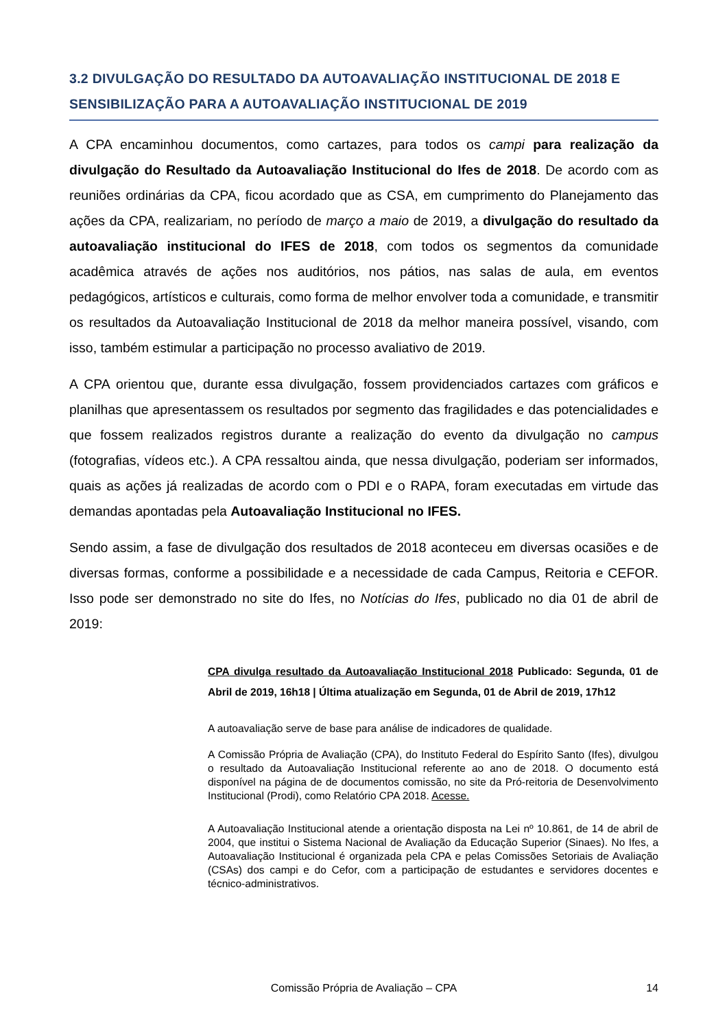3.2 DIVULGAÇÃO DO RESULTADO DA AUTOAVALIAÇÃO INSTITUCIONAL DE 2018 E SENSIBILIZAÇÃO PARA A AUTOAVALIAÇÃO INSTITUCIONAL DE 2019
A CPA encaminhou documentos, como cartazes, para todos os campi para realização da divulgação do Resultado da Autoavaliação Institucional do Ifes de 2018. De acordo com as reuniões ordinárias da CPA, ficou acordado que as CSA, em cumprimento do Planejamento das ações da CPA, realizariam, no período de março a maio de 2019, a divulgação do resultado da autoavaliação institucional do IFES de 2018, com todos os segmentos da comunidade acadêmica através de ações nos auditórios, nos pátios, nas salas de aula, em eventos pedagógicos, artísticos e culturais, como forma de melhor envolver toda a comunidade, e transmitir os resultados da Autoavaliação Institucional de 2018 da melhor maneira possível, visando, com isso, também estimular a participação no processo avaliativo de 2019.
A CPA orientou que, durante essa divulgação, fossem providenciados cartazes com gráficos e planilhas que apresentassem os resultados por segmento das fragilidades e das potencialidades e que fossem realizados registros durante a realização do evento da divulgação no campus (fotografias, vídeos etc.). A CPA ressaltou ainda, que nessa divulgação, poderiam ser informados, quais as ações já realizadas de acordo com o PDI e o RAPA, foram executadas em virtude das demandas apontadas pela Autoavaliação Institucional no IFES.
Sendo assim, a fase de divulgação dos resultados de 2018 aconteceu em diversas ocasiões e de diversas formas, conforme a possibilidade e a necessidade de cada Campus, Reitoria e CEFOR. Isso pode ser demonstrado no site do Ifes, no Notícias do Ifes, publicado no dia 01 de abril de 2019:
CPA divulga resultado da Autoavaliação Institucional 2018 Publicado: Segunda, 01 de Abril de 2019, 16h18 | Última atualização em Segunda, 01 de Abril de 2019, 17h12
A autoavaliação serve de base para análise de indicadores de qualidade.
A Comissão Própria de Avaliação (CPA), do Instituto Federal do Espírito Santo (Ifes), divulgou o resultado da Autoavaliação Institucional referente ao ano de 2018. O documento está disponível na página de de documentos comissão, no site da Pró-reitoria de Desenvolvimento Institucional (Prodi), como Relatório CPA 2018. Acesse.
A Autoavaliação Institucional atende a orientação disposta na Lei nº 10.861, de 14 de abril de 2004, que institui o Sistema Nacional de Avaliação da Educação Superior (Sinaes). No Ifes, a Autoavaliação Institucional é organizada pela CPA e pelas Comissões Setoriais de Avaliação (CSAs) dos campi e do Cefor, com a participação de estudantes e servidores docentes e técnico-administrativos.
Comissão Própria de Avaliação – CPA 14